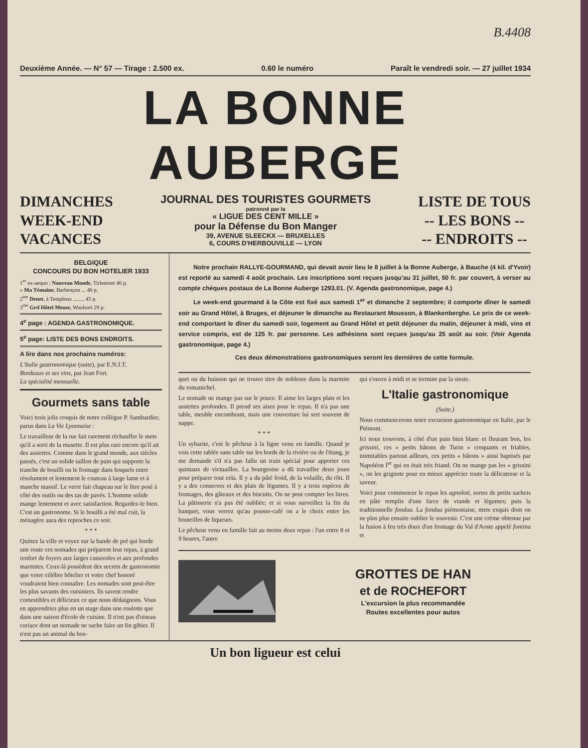B.4408
Deuxième Année. — N° 57 — Tirage : 2.500 ex. 0.60 le numéro Paraît le vendredi soir. — 27 juillet 1934
LA BONNE AUBERGE
DIMANCHES
WEEK-END
VACANCES
JOURNAL DES TOURISTES GOURMETS
patronné par la
« LIGUE DES CENT MILLE »
pour la Défense du Bon Manger
39, AVENUE SLEECKX — BRUXELLES
6, COURS D'HERBOUVILLE — LYON
LISTE DE TOUS
-- LES BONS --
-- ENDROITS --
BELGIQUE
CONCOURS DU BON HOTELIER 1933
1<sup>er</sup> ex-aequo : Nouveau Monde, Tirlemont 46 p.
» Ma Témaine, Barbençon ... 46 p.
2<sup>me</sup> Denet, à Temploux ........ 45 p.
3<sup>me</sup> Grd Hôtel Meuse, Waulsort 29 p.
4<sup>e</sup> page : AGENDA GASTRONOMIQUE.
5<sup>e</sup> page: LISTE DES BONS ENDROITS.
A lire dans nos prochains numéros:
L'Italie gastronomique (suite), par E.N.I.T.
Bordeaux et ses vins, par Jean Fort.
La spécialité mensuelle.
Gourmets sans table
Voici trois jolis croquis de notre collègue P. Sambardier, parus dans La Vie Lyonnaise :
Le travailleur de la rue fait rarement réchauffer le mets qu'il a sorti de la musette. Il est plus rare encore qu'il ait des assiettes. Comme dans le grand monde, aux siècles passés, c'est un solide taillon de pain qui supporte la tranche de bouilli ou le fromage dans lesquels entre résolument et lentement le couteau à large lame et à manche massif. Le verre fait chapeau sur le litre posé à côté des outils ou des tas de pavés. L'homme solide mange lentement et avec satisfaction. Regardez-le bien. C'est un gastronome. Si le bouilli a été mal cuit, la ménagère aura des reproches ce soir.
* * *
Quittez la ville et voyez sur la bande de pré qui borde une route ces nomades qui préparent leur repas, à grand renfort de foyers aux larges casseroles et aux profondes marmites. Ceux-là possèdent des secrets de gastronomie que votre célèbre hôtelier et votre chef honoré voudraient bien connaître. Les nomades sont peut-être les plus savants des cuisiniers. Ils savent rendre comestibles et délicieux ce que nous dédaignons. Vous en apprendriez plus en un stage dans une roulotte que dans une saison d'école de cuisine. Il n'est pas d'oiseau coriace dont un nomade ne sache faire un fin gibier. Il n'est pas un animal du bos-
Notre prochain RALLYE-GOURMAND, qui devait avoir lieu le 8 juillet à la Bonne Auberge, à Bauche (4 kil. d'Yvoir) est reporté au samedi 4 août prochain. Les inscriptions sont reçues jusqu'au 31 juillet, 50 fr. par couvert, à verser au compte chèques postaux de La Bonne Auberge 1293.01. (V. Agenda gastronomique, page 4.)
Le week-end gourmand à la Côte est fixé aux samedi 1<sup>er</sup> et dimanche 2 septembre; il comporte dîner le samedi soir au Grand Hôtel, à Bruges, et déjeuner le dimanche au Restaurant Mousson, à Blankenberghe. Le prix de ce week-end comportant le dîner du samedi soir, logement au Grand Hôtel et petit déjeuner du matin, déjeuner à midi, vins et service compris, est de 125 fr. par personne. Les adhésions sont reçues jusqu'au 25 août au soir. (Voir Agenda gastronomique, page 4.)
Ces deux démonstrations gastronomiques seront les dernières de cette formule.
quet ou du buisson qui ne trouve titre de noblesse dans la marmite du romanichel.
Le nomade ne mange pas sur le pouce. Il aime les larges plats et les assiettes profondes. Il prend ses aises pour le repas. Il n'a pas une table, meuble encombrant, mais une couverture lui sert souvent de nappe.
* * *
Un sybarite, c'est le pêcheur à la ligne venu en famille. Quand je vois cette tablée sans table sur les bords de la rivière ou de l'étang, je me demande s'il n'a pas fallu un train spécial pour apporter ces quintaux de victuailles. La bourgeoise a dû travailler deux jours pour préparer tout cela. Il y a du pâté froid, de la volaille, du rôti. Il y a des conserves et des plats de légumes. Il y a trois espèces de fromages, des gâteaux et des biscuits. On ne peut compter les litres. La pâtisserie n'a pas été oubliée; et si vous surveillez la fin du banquet, vous verrez qu'au pousse-café on a le choix entre les bouteilles de liqueurs.
Le pêcheur venu en famille fait au moins deux repas : l'un entre 8 et 9 heures, l'autre
qui s'ouvre à midi et se termine par la sieste.
L'Italie gastronomique
(Suite.)
Nous commencerons notre excursion gastronomique en Italie, par le Piémont.
Ici nous trouvons, à côté d'un pain bien blanc et fleurant bon, les grissini, ces « petits bâtons de Turin » croquants et friables, inimitables partout ailleurs, ces petits « bâtons » ainsi baptisés par Napoléon I<sup>er</sup> qui en était très friand. On ne mange pas les « grissini », on les grignote pour en mieux apprécier toute la délicatesse et la saveur.
Voici pour commencer le repas les agnoloti, sortes de petits sachets en pâte remplis d'une farce de viande et légumes; puis la traditionnelle fondua. La fondua piémontaise, mets exquis dont on ne plus plus ensuite oublier le souvenir. C'est une crème obtenue par la fusion à feu très doux d'un fromage du Val d'Aoste appelé fontina et
GROTTES DE HAN
et de ROCHEFORT
L'excursion la plus recommandée
Routes excellentes pour autos
Un bon ligueur est celui